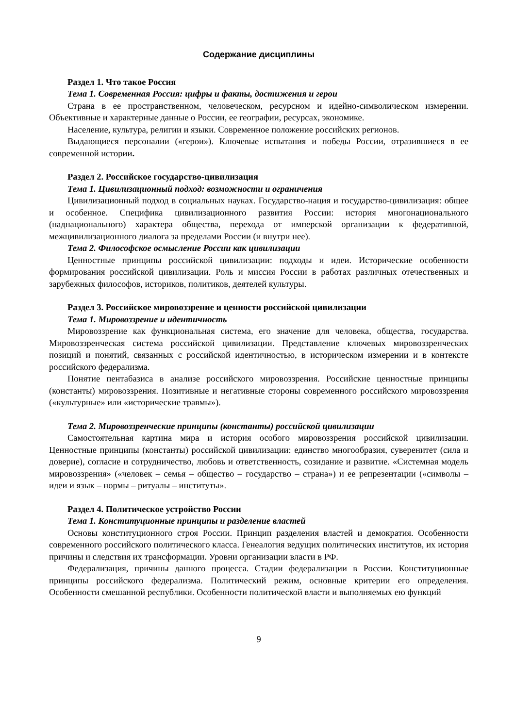Содержание дисциплины
Раздел 1. Что такое Россия
Тема 1. Современная Россия: цифры и факты, достижения и герои
Страна в ее пространственном, человеческом, ресурсном и идейно-символическом измерении. Объективные и характерные данные о России, ее географии, ресурсах, экономике.
Население, культура, религии и языки. Современное положение российских регионов.
Выдающиеся персоналии («герои»). Ключевые испытания и победы России, отразившиеся в ее современной истории.
Раздел 2. Российское государство-цивилизация
Тема 1. Цивилизационный подход: возможности и ограничения
Цивилизационный подход в социальных науках. Государство-нация и государство-цивилизация: общее и особенное. Специфика цивилизационного развития России: история многонационального (наднационального) характера общества, перехода от имперской организации к федеративной, межцивилизационного диалога за пределами России (и внутри нее).
Тема 2. Философское осмысление России как цивилизации
Ценностные принципы российской цивилизации: подходы и идеи. Исторические особенности формирования российской цивилизации. Роль и миссия России в работах различных отечественных и зарубежных философов, историков, политиков, деятелей культуры.
Раздел 3. Российское мировоззрение и ценности российской цивилизации
Тема 1. Мировоззрение и идентичность
Мировоззрение как функциональная система, его значение для человека, общества, государства. Мировоззренческая система российской цивилизации. Представление ключевых мировоззренческих позиций и понятий, связанных с российской идентичностью, в историческом измерении и в контексте российского федерализма.
Понятие пентабазиса в анализе российского мировоззрения. Российские ценностные принципы (константы) мировоззрения. Позитивные и негативные стороны современного российского мировоззрения («культурные» или «исторические травмы»).
Тема 2. Мировоззренческие принципы (константы) российской цивилизации
Самостоятельная картина мира и история особого мировоззрения российской цивилизации. Ценностные принципы (константы) российской цивилизации: единство многообразия, суверенитет (сила и доверие), согласие и сотрудничество, любовь и ответственность, созидание и развитие. «Системная модель мировоззрения» («человек – семья – общество – государство – страна») и ее репрезентации («символы – идеи и язык – нормы – ритуалы – институты».
Раздел 4. Политическое устройство России
Тема 1. Конституционные принципы и разделение властей
Основы конституционного строя России. Принцип разделения властей и демократия. Особенности современного российского политического класса. Генеалогия ведущих политических институтов, их история причины и следствия их трансформации. Уровни организации власти в РФ.
Федерализация, причины данного процесса. Стадии федерализации в России. Конституционные принципы российского федерализма. Политический режим, основные критерии его определения. Особенности смешанной республики. Особенности политической власти и выполняемых ею функций
9